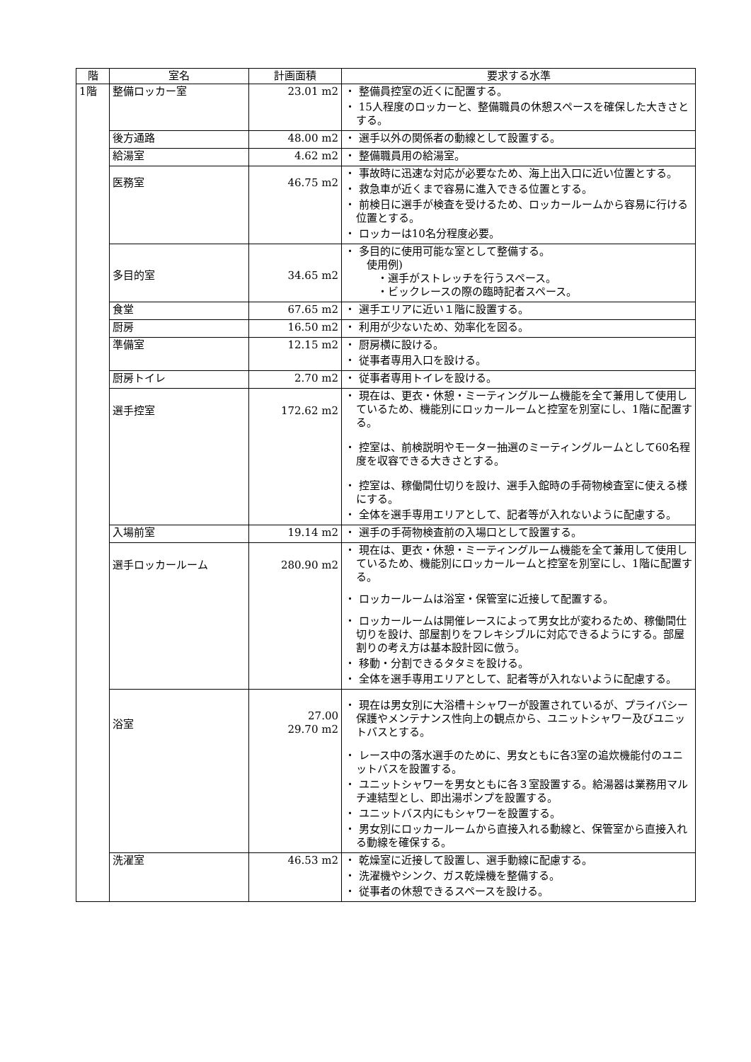| 階 | 室名 | 計画面積 | 要求する水準 |
| --- | --- | --- | --- |
| 1階 | 整備ロッカー室 | 23.01 m2 | ・ 整備員控室の近くに配置する。 ・ 15人程度のロッカーと、整備職員の休憩スペースを確保した大きさとする。 |
| | 後方通路 | 48.00 m2 | ・ 選手以外の関係者の動線として設置する。 |
| | 給湯室 | 4.62 m2 | ・ 整備職員用の給湯室。 |
| | 医務室 | 46.75 m2 | ・ 事故時に迅速な対応が必要なため、海上出入口に近い位置とする。 ・ 救急車が近くまで容易に進入できる位置とする。 ・ 前検日に選手が検査を受けるため、ロッカールームから容易に行ける位置とする。 ・ ロッカーは10名分程度必要。 |
| | 多目的室 | 34.65 m2 | ・ 多目的に使用可能な室として整備する。 使用例) ・選手がストレッチを行うスペース。 ・ビックレースの際の臨時記者スペース。 |
| | 食堂 | 67.65 m2 | ・ 選手エリアに近い１階に設置する。 |
| | 厨房 | 16.50 m2 | ・ 利用が少ないため、効率化を図る。 |
| | 準備室 | 12.15 m2 | ・ 厨房横に設ける。 ・ 従事者専用入口を設ける。 |
| | 厨房トイレ | 2.70 m2 | ・ 従事者専用トイレを設ける。 |
| | 選手控室 | 172.62 m2 | ・ 現在は、更衣・休憩・ミーティングルーム機能を全て兼用して使用しているため、機能別にロッカールームと控室を別室にし、1階に配置する。 ・ 控室は、前検説明やモーター抽選のミーティングルームとして60名程度を収容できる大きさとする。 ・ 控室は、稼働間仕切りを設け、選手入館時の手荷物検査室に使える様にする。 ・ 全体を選手専用エリアとして、記者等が入れないように配慮する。 |
| | 入場前室 | 19.14 m2 | ・ 選手の手荷物検査前の入場口として設置する。 |
| | 選手ロッカールーム | 280.90 m2 | ・ 現在は、更衣・休憩・ミーティングルーム機能を全て兼用して使用しているため、機能別にロッカールームと控室を別室にし、1階に配置する。 ・ ロッカールームは浴室・保管室に近接して配置する。 ・ ロッカールームは開催レースによって男女比が変わるため、稼働間仕切りを設け、部屋割りをフレキシブルに対応できるようにする。部屋割りの考え方は基本設計図に倣う。 ・ 移動・分割できるタタミを設ける。 ・ 全体を選手専用エリアとして、記者等が入れないように配慮する。 |
| | 浴室 | 27.00 29.70 m2 | ・ 現在は男女別に大浴槽＋シャワーが設置されているが、プライバシー保護やメンテナンス性向上の観点から、ユニットシャワー及びユニットバスとする。 ・ レース中の落水選手のために、男女ともに各3室の追炊機能付のユニットバスを設置する。 ・ ユニットシャワーを男女ともに各３室設置する。給湯器は業務用マルチ連結型とし、即出湯ポンプを設置する。 ・ ユニットバス内にもシャワーを設置する。 ・ 男女別にロッカールームから直接入れる動線と、保管室から直接入れる動線を確保する。 |
| | 洗濯室 | 46.53 m2 | ・ 乾燥室に近接して設置し、選手動線に配慮する。 ・ 洗濯機やシンク、ガス乾燥機を整備する。 ・ 従事者の休憩できるスペースを設ける。 |